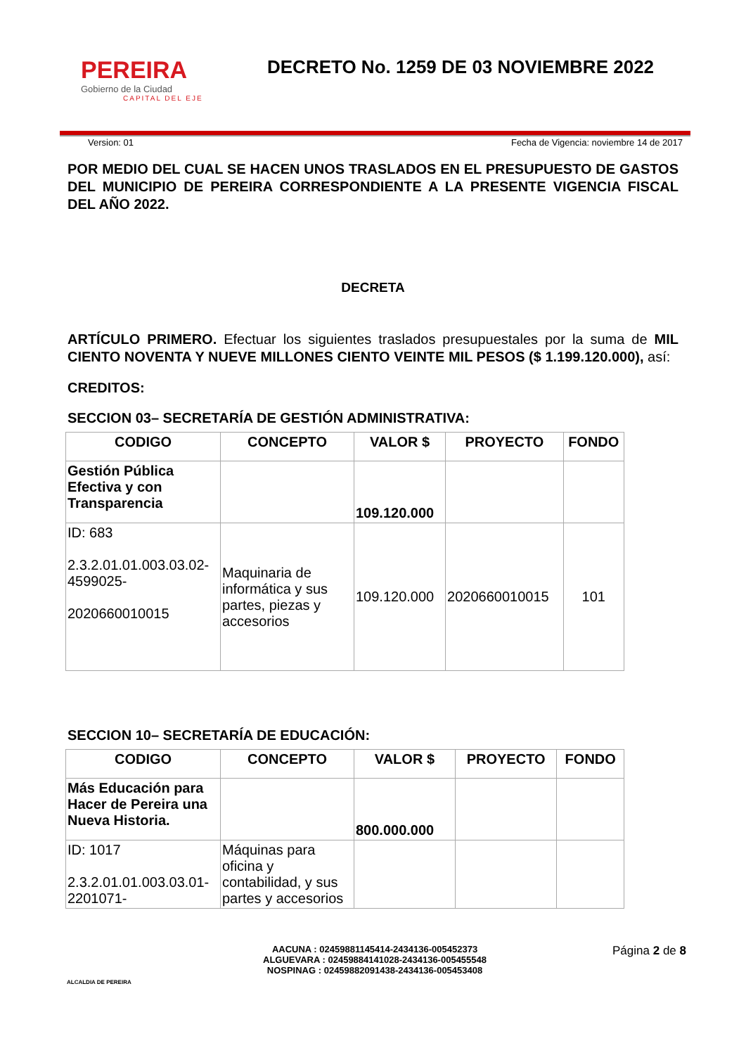PEREIRA
Gobierno de la Ciudad
CAPITAL DEL EJE
DECRETO No. 1259 DE 03 NOVIEMBRE 2022
Version: 01 Fecha de Vigencia: noviembre 14 de 2017
POR MEDIO DEL CUAL SE HACEN UNOS TRASLADOS EN EL PRESUPUESTO DE GASTOS DEL MUNICIPIO DE PEREIRA CORRESPONDIENTE A LA PRESENTE VIGENCIA FISCAL DEL AÑO 2022.
DECRETA
ARTÍCULO PRIMERO. Efectuar los siguientes traslados presupuestales por la suma de MIL CIENTO NOVENTA Y NUEVE MILLONES CIENTO VEINTE MIL PESOS ($ 1.199.120.000), así:
CREDITOS:
SECCION 03– SECRETARÍA DE GESTIÓN ADMINISTRATIVA:
| CODIGO | CONCEPTO | VALOR $ | PROYECTO | FONDO |
| --- | --- | --- | --- | --- |
| Gestión Pública Efectiva y con Transparencia | | 109.120.000 | | |
| ID: 683 2.3.2.01.01.003.03.02-4599025- 2020660010015 | Maquinaria de informática y sus partes, piezas y accesorios | 109.120.000 | 2020660010015 | 101 |
SECCION 10– SECRETARÍA DE EDUCACIÓN:
| CODIGO | CONCEPTO | VALOR $ | PROYECTO | FONDO |
| --- | --- | --- | --- | --- |
| Más Educación para Hacer de Pereira una Nueva Historia. | | 800.000.000 | | |
| ID: 1017 2.3.2.01.01.003.03.01-2201071- | Máquinas para oficina y contabilidad, y sus partes y accesorios | | | |
ALCALDIA DE PEREIRA
AACUNA : 02459881145414-2434136-005452373
ALGUEVARA : 02459884141028-2434136-005455548
NOSPINAG : 02459882091438-2434136-005453408
Página 2 de 8